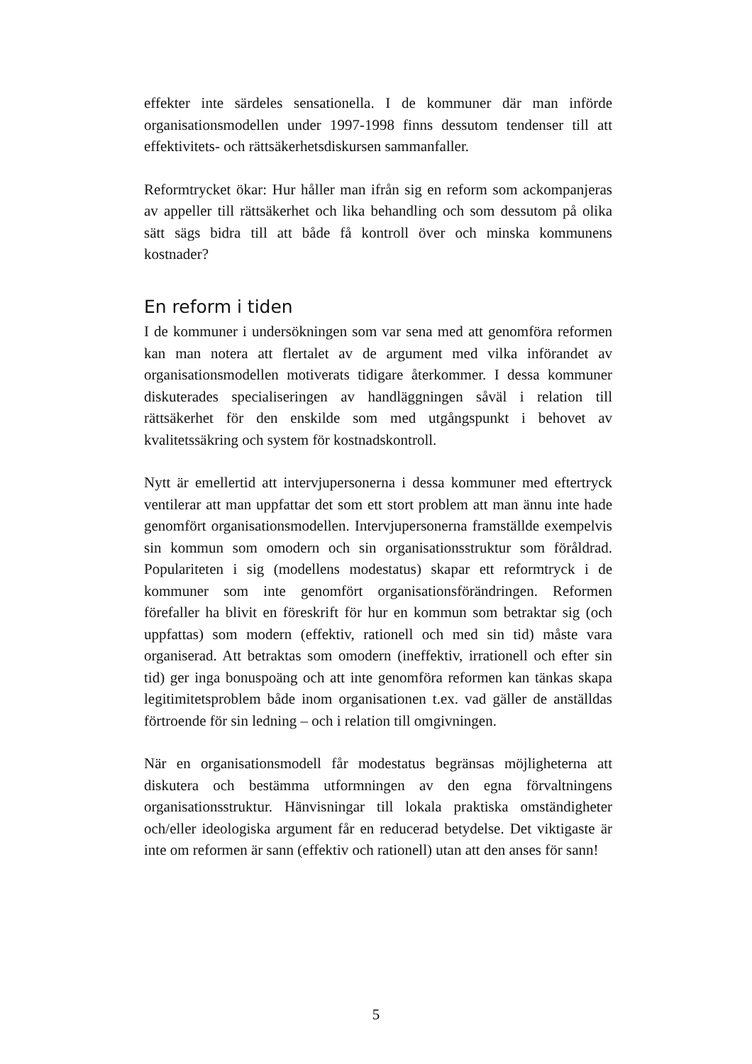effekter inte särdeles sensationella. I de kommuner där man införde organisationsmodellen under 1997-1998 finns dessutom tendenser till att effektivitets- och rättsäkerhetsdiskursen sammanfaller.
Reformtrycket ökar: Hur håller man ifrån sig en reform som ackompanjeras av appeller till rättsäkerhet och lika behandling och som dessutom på olika sätt sägs bidra till att både få kontroll över och minska kommunens kostnader?
En reform i tiden
I de kommuner i undersökningen som var sena med att genomföra reformen kan man notera att flertalet av de argument med vilka införandet av organisationsmodellen motiverats tidigare återkommer. I dessa kommuner diskuterades specialiseringen av handläggningen såväl i relation till rättsäkerhet för den enskilde som med utgångspunkt i behovet av kvalitetssäkring och system för kostnadskontroll.
Nytt är emellertid att intervjupersonerna i dessa kommuner med eftertryck ventilerar att man uppfattar det som ett stort problem att man ännu inte hade genomfört organisationsmodellen. Intervjupersonerna framställde exempelvis sin kommun som omodern och sin organisationsstruktur som föråldrad. Populariteten i sig (modellens modestatus) skapar ett reformtryck i de kommuner som inte genomfört organisationsförändringen. Reformen förefaller ha blivit en föreskrift för hur en kommun som betraktar sig (och uppfattas) som modern (effektiv, rationell och med sin tid) måste vara organiserad. Att betraktas som omodern (ineffektiv, irrationell och efter sin tid) ger inga bonuspoäng och att inte genomföra reformen kan tänkas skapa legitimitetsproblem både inom organisationen t.ex. vad gäller de anställdas förtroende för sin ledning – och i relation till omgivningen.
När en organisationsmodell får modestatus begränsas möjligheterna att diskutera och bestämma utformningen av den egna förvaltningens organisationsstruktur. Hänvisningar till lokala praktiska omständigheter och/eller ideologiska argument får en reducerad betydelse. Det viktigaste är inte om reformen är sann (effektiv och rationell) utan att den anses för sann!
5